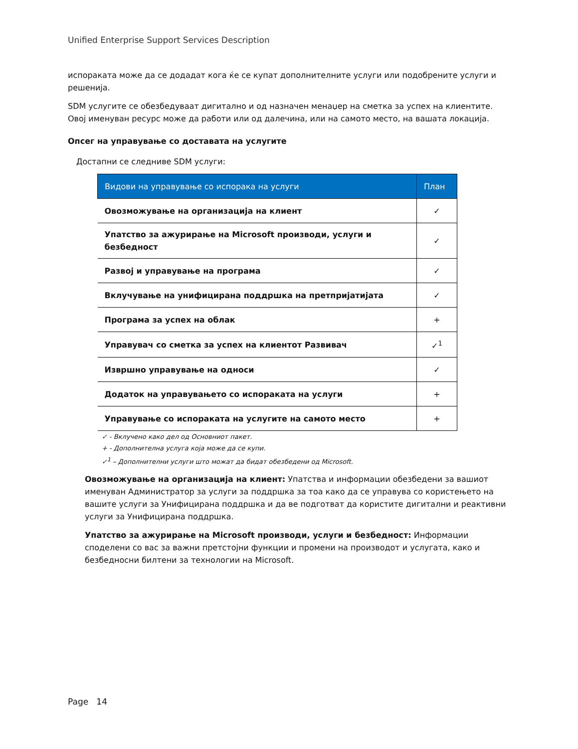Unified Enterprise Support Services Description
испораката може да се додадат кога ќе се купат дополнителните услуги или подобрените услуги и решенија.
SDM услугите се обезбедуваат дигитално и од назначен менаџер на сметка за успех на клиентите. Овој именуван ресурс може да работи или од далечина, или на самото место, на вашата локација.
Опсег на управување со доставата на услугите
Достапни се следниве SDM услуги:
| Видови на управување со испорака на услуги | План |
| --- | --- |
| Овозможување на организација на клиент | ✓ |
| Упатство за ажурирање на Microsoft производи, услуги и безбедност | ✓ |
| Развој и управување на програма | ✓ |
| Вклучување на унифицирана поддршка на претпријатијата | ✓ |
| Програма за успех на облак | + |
| Управувач со сметка за успех на клиентот Развивач | ✓<sup>1</sup> |
| Извршно управување на односи | ✓ |
| Додаток на управувањето со испораката на услуги | + |
| Управување со испораката на услугите на самото место | + |
✓ - Вклучено како дел од Основниот пакет.
+ - Дополнителна услуга која може да се купи.
✓<sup>1</sup> – Дополнителни услуги што можат да бидат обезбедени од Microsoft.
Овозможување на организација на клиент: Упатства и информации обезбедени за вашиот именуван Администратор за услуги за поддршка за тоа како да се управува со користењето на вашите услуги за Унифицирана поддршка и да ве подготват да користите дигитални и реактивни услуги за Унифицирана поддршка.
Упатство за ажурирање на Microsoft производи, услуги и безбедност: Информации споделени со вас за важни претстојни функции и промени на производот и услугата, како и безбедносни билтени за технологии на Microsoft.
Page 14